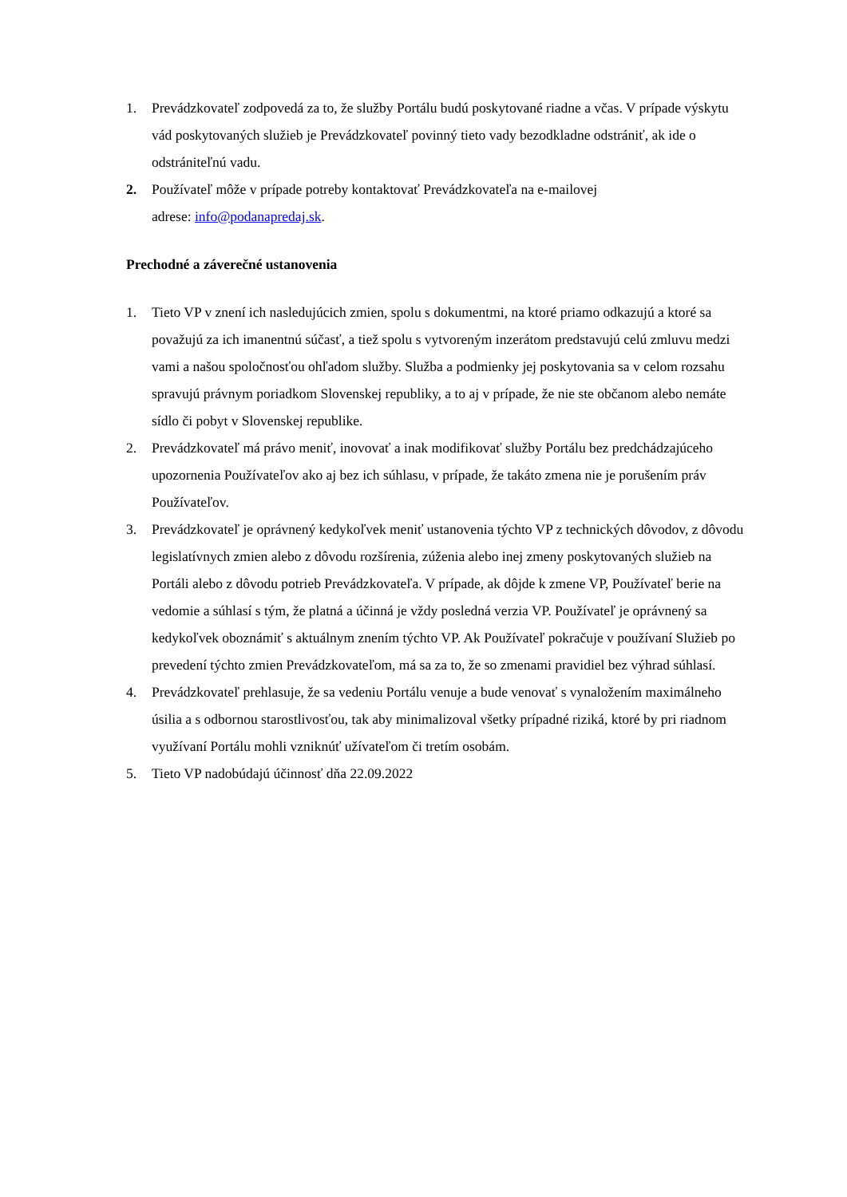1. Prevádzkovateľ zodpovedá za to, že služby Portálu budú poskytované riadne a včas. V prípade výskytu vád poskytovaných služieb je Prevádzkovateľ povinný tieto vady bezodkladne odstrániť, ak ide o odstrániteľnú vadu.
2. Používateľ môže v prípade potreby kontaktovať Prevádzkovateľa na e-mailovej
adrese: info@podanapredaj.sk.
Prechodné a záverečné ustanovenia
1. Tieto VP v znení ich nasledujúcich zmien, spolu s dokumentmi, na ktoré priamo odkazujú a ktoré sa považujú za ich imanentnú súčasť, a tiež spolu s vytvoreným inzerátom predstavujú celú zmluvu medzi vami a našou spoločnosťou ohľadom služby. Služba a podmienky jej poskytovania sa v celom rozsahu spravujú právnym poriadkom Slovenskej republiky, a to aj v prípade, že nie ste občanom alebo nemáte sídlo či pobyt v Slovenskej republike.
2. Prevádzkovateľ má právo meniť, inovovať a inak modifikovať služby Portálu bez predchádzajúceho upozornenia Používateľov ako aj bez ich súhlasu, v prípade, že takáto zmena nie je porušením práv Používateľov.
3. Prevádzkovateľ je oprávnený kedykoľvek meniť ustanovenia týchto VP z technických dôvodov, z dôvodu legislatívnych zmien alebo z dôvodu rozšírenia, zúženia alebo inej zmeny poskytovaných služieb na Portáli alebo z dôvodu potrieb Prevádzkovateľa. V prípade, ak dôjde k zmene VP, Používateľ berie na vedomie a súhlasí s tým, že platná a účinná je vždy posledná verzia VP. Používateľ je oprávnený sa kedykoľvek oboznámiť s aktuálnym znením týchto VP. Ak Používateľ pokračuje v používaní Služieb po prevedení týchto zmien Prevádzkovateľom, má sa za to, že so zmenami pravidiel bez výhrad súhlasí.
4. Prevádzkovateľ prehlasuje, že sa vedeniu Portálu venuje a bude venovať s vynaložením maximálneho úsilia a s odbornou starostlivosťou, tak aby minimalizoval všetky prípadné riziká, ktoré by pri riadnom využívaní Portálu mohli vzniknúť užívateľom či tretím osobám.
5. Tieto VP nadobúdajú účinnosť dňa 22.09.2022